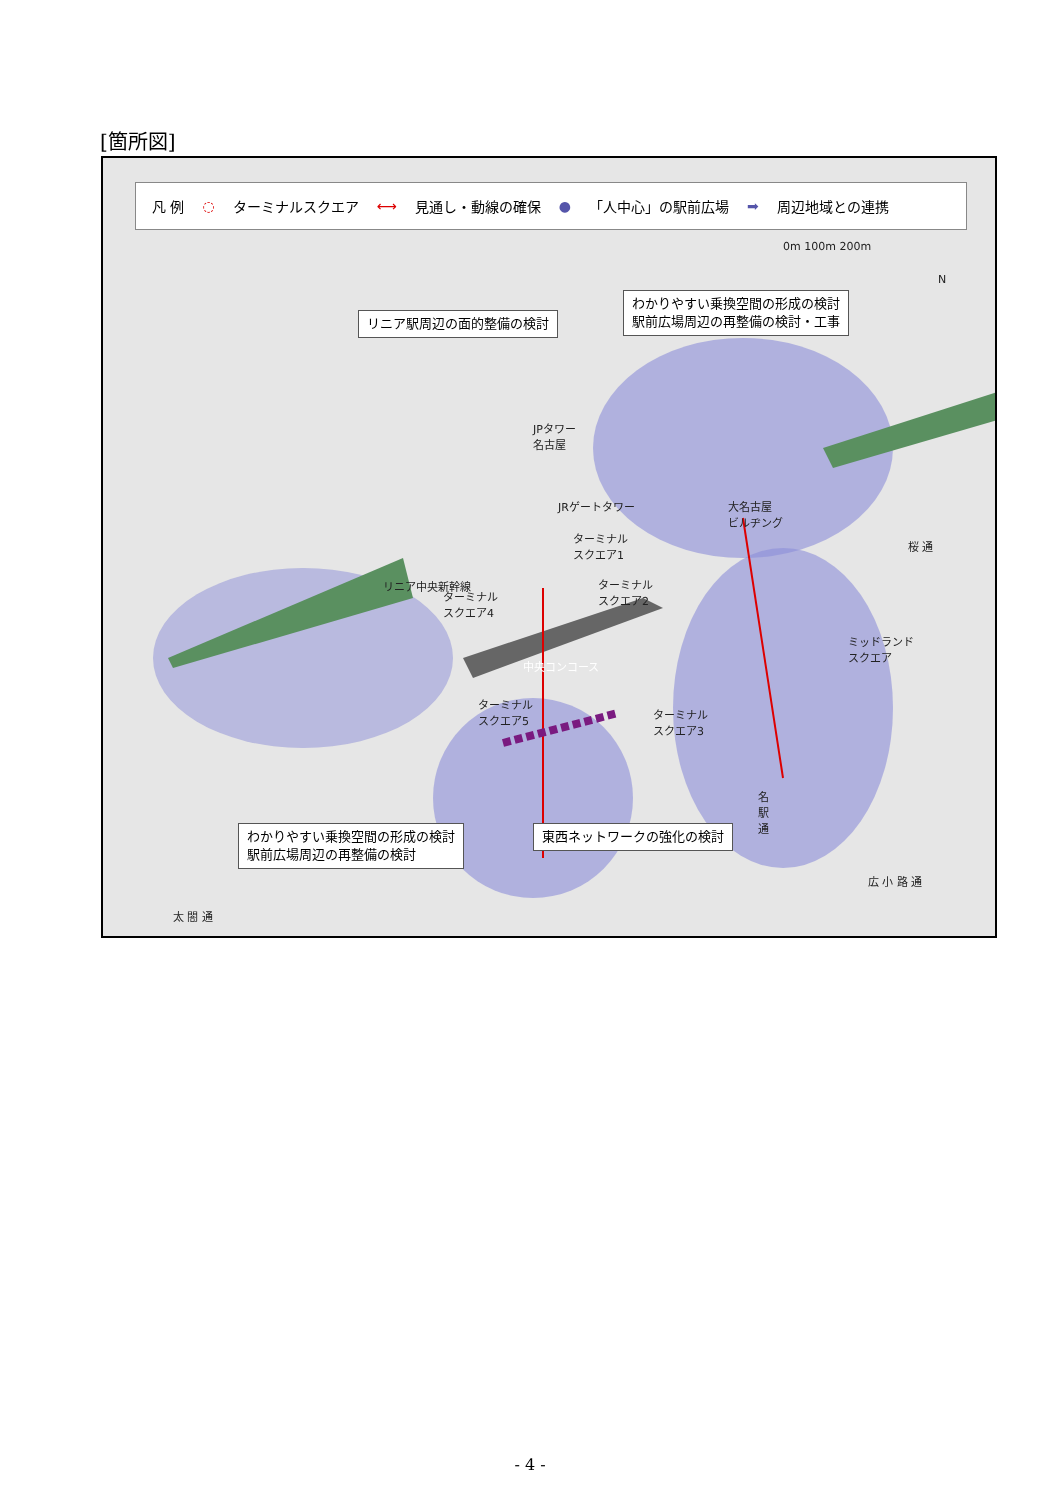[箇所図]
凡 例 ◌ ターミナルスクエア ⟷ 見通し・動線の確保 ● 「人中心」の駅前広場 ➡ 周辺地域との連携
0m 100m 200m
N
リニア駅周辺の面的整備の検討
わかりやすい乗換空間の形成の検討
駅前広場周辺の再整備の検討・工事
JPタワー
名古屋
JRゲートタワー
大名古屋
ビルヂング
リニア中央新幹線
ターミナル
スクエア1
ターミナル
スクエア2
ターミナル
スクエア4
中央コンコース
ミッドランド
スクエア
桜 通
ターミナル
スクエア5
ターミナル
スクエア3
わかりやすい乗換空間の形成の検討
駅前広場周辺の再整備の検討
東西ネットワークの強化の検討
名
駅
通
広 小 路 通
太 閤 通
- 4 -